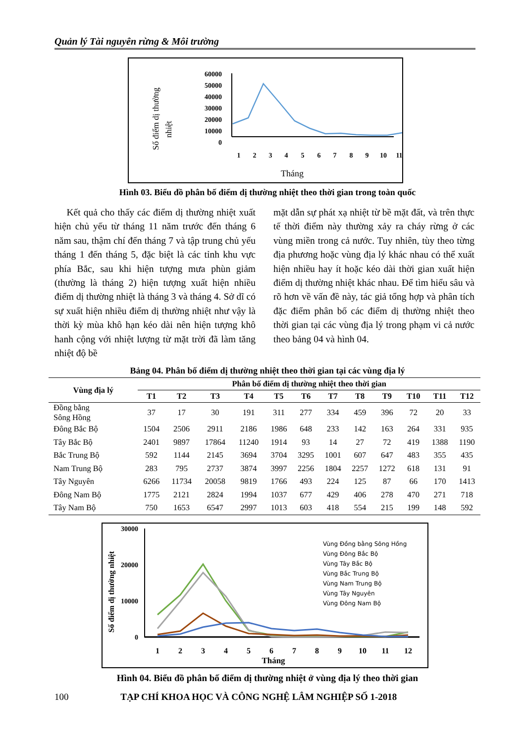Quản lý Tài nguyên rừng & Môi trường
Số điểm dị thường
nhiệt
60000
50000
40000
30000
20000
10000
0
1
2
3
4
5
6
7
8
9
10
11
Tháng
Hình 03. Biểu đồ phân bố điểm dị thường nhiệt theo thời gian trong toàn quốc
Kết quả cho thấy các điểm dị thường nhiệt xuất hiện chủ yếu từ tháng 11 năm trước đến tháng 6 năm sau, thậm chí đến tháng 7 và tập trung chủ yếu tháng 1 đến tháng 5, đặc biệt là các tỉnh khu vực phía Bắc, sau khi hiện tượng mưa phùn giảm (thường là tháng 2) hiện tượng xuất hiện nhiều điểm dị thường nhiệt là tháng 3 và tháng 4. Sở dĩ có sự xuất hiện nhiều điểm dị thường nhiệt như vậy là thời kỳ mùa khô hạn kéo dài nên hiện tượng khô hanh cộng với nhiệt lượng từ mặt trời đã làm tăng nhiệt độ bề
mặt dẫn sự phát xạ nhiệt từ bề mặt đất, và trên thực tế thời điểm này thường xảy ra cháy rừng ở các vùng miền trong cả nước. Tuy nhiên, tùy theo từng địa phương hoặc vùng địa lý khác nhau có thể xuất hiện nhiều hay ít hoặc kéo dài thời gian xuất hiện điểm dị thường nhiệt khác nhau. Để tìm hiểu sâu và rõ hơn về vấn đề này, tác giả tổng hợp và phân tích đặc điểm phân bố các điểm dị thường nhiệt theo thời gian tại các vùng địa lý trong phạm vi cả nước theo bảng 04 và hình 04.
Bảng 04. Phân bố điểm dị thường nhiệt theo thời gian tại các vùng địa lý
| Vùng địa lý | Phân bố điểm dị thường nhiệt theo thời gian | | | | | | | | | | | |
| --- | --- | --- | --- | --- | --- | --- | --- | --- | --- | --- | --- | --- |
| | T1 | T2 | T3 | T4 | T5 | T6 | T7 | T8 | T9 | T10 | T11 | T12 |
| Đồng bằng Sông Hồng | 37 | 17 | 30 | 191 | 311 | 277 | 334 | 459 | 396 | 72 | 20 | 33 |
| Đông Bắc Bộ | 1504 | 2506 | 2911 | 2186 | 1986 | 648 | 233 | 142 | 163 | 264 | 331 | 935 |
| Tây Bắc Bộ | 2401 | 9897 | 17864 | 11240 | 1914 | 93 | 14 | 27 | 72 | 419 | 1388 | 1190 |
| Bắc Trung Bộ | 592 | 1144 | 2145 | 3694 | 3704 | 3295 | 1001 | 607 | 647 | 483 | 355 | 435 |
| Nam Trung Bộ | 283 | 795 | 2737 | 3874 | 3997 | 2256 | 1804 | 2257 | 1272 | 618 | 131 | 91 |
| Tây Nguyên | 6266 | 11734 | 20058 | 9819 | 1766 | 493 | 224 | 125 | 87 | 66 | 170 | 1413 |
| Đông Nam Bộ | 1775 | 2121 | 2824 | 1994 | 1037 | 677 | 429 | 406 | 278 | 470 | 271 | 718 |
| Tây Nam Bộ | 750 | 1653 | 6547 | 2997 | 1013 | 603 | 418 | 554 | 215 | 199 | 148 | 592 |
Số điểm dị thường nhiệt
30000
20000
10000
0
Vùng Đồng bằng Sông Hồng
Vùng Đông Bắc Bộ
Vùng Tây Bắc Bộ
Vùng Bắc Trung Bộ
Vùng Nam Trung Bộ
Vùng Tây Nguyên
Vùng Đông Nam Bộ
1
2
3
4
5
6
7
8
9
10
11
12
Tháng
Hình 04. Biểu đồ phân bố điểm dị thường nhiệt ở vùng địa lý theo thời gian
100 TẠP CHÍ KHOA HỌC VÀ CÔNG NGHỆ LÂM NGHIỆP SỐ 1-2018